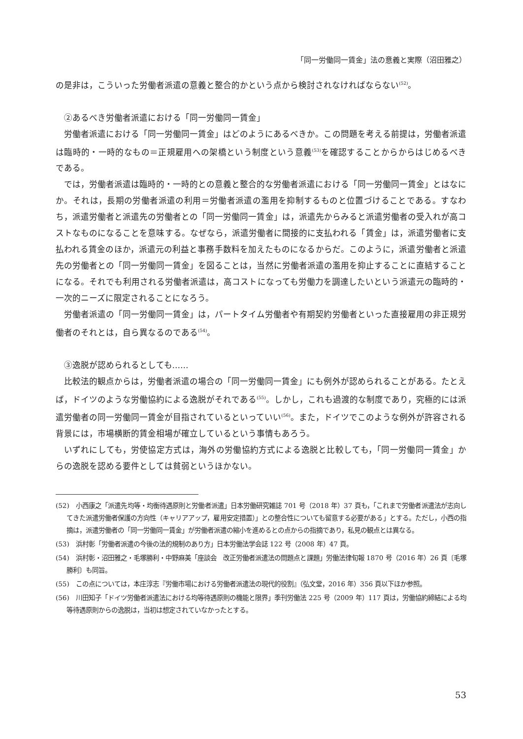「同一労働同一賃金」法の意義と実際（沼田雅之）
の是非は，こういった労働者派遣の意義と整合的かという点から検討されなければならない<sup>(52)</sup>。
②あるべき労働者派遣における「同一労働同一賃金」
労働者派遣における「同一労働同一賃金」はどのようにあるべきか。この問題を考える前提は，労働者派遣は臨時的・一時的なもの＝正規雇用への架橋という制度という意義<sup>(53)</sup>を確認することからからはじめるべきである。
では，労働者派遣は臨時的・一時的との意義と整合的な労働者派遣における「同一労働同一賃金」とはなにか。それは，長期の労働者派遣の利用＝労働者派遣の濫用を抑制するものと位置づけることである。すなわち，派遣労働者と派遣先の労働者との「同一労働同一賃金」は，派遣先からみると派遣労働者の受入れが高コストなものになることを意味する。なぜなら，派遣労働者に間接的に支払われる「賃金」は，派遣労働者に支払われる賃金のほか，派遣元の利益と事務手数料を加えたものになるからだ。このように，派遣労働者と派遣先の労働者との「同一労働同一賃金」を図ることは，当然に労働者派遣の濫用を抑止することに直結することになる。それでも利用される労働者派遣は，高コストになっても労働力を調達したいという派遣元の臨時的・一次的ニーズに限定されることになろう。
労働者派遣の「同一労働同一賃金」は，パートタイム労働者や有期契約労働者といった直接雇用の非正規労働者のそれとは，自ら異なるのである<sup>(54)</sup>。
③逸脱が認められるとしても……
比較法的観点からは，労働者派遣の場合の「同一労働同一賃金」にも例外が認められることがある。たとえば，ドイツのような労働協約による逸脱がそれである<sup>(55)</sup>。しかし，これも過渡的な制度であり，究極的には派遣労働者の同一労働同一賃金が目指されているといっていい<sup>(56)</sup>。また，ドイツでこのような例外が許容される背景には，市場横断的賃金相場が確立しているという事情もあろう。
いずれにしても，労使協定方式は，海外の労働協約方式による逸脱と比較しても，「同一労働同一賃金」からの逸脱を認める要件としては貧弱というほかない。
(52)　小西康之「派遣先均等・均衡待遇原則と労働者派遣」日本労働研究雑誌 701 号（2018 年）37 頁も，「これまで労働者派遣法が志向してきた派遣労働者保護の方向性（キャリアアップ，雇用安定措置）」との整合性についても留意する必要がある」とする。ただし，小西の指摘は，派遣労働者の「同一労働同一賃金」が労働者派遣の縮小を進めるとの点からの指摘であり，私見の観点とは異なる。
(53)　浜村彰「労働者派遣の今後の法的規制のあり方」日本労働法学会誌 122 号（2008 年）47 頁。
(54)　浜村彰・沼田雅之・毛塚勝利・中野麻美「座談会　改正労働者派遣法の問題点と課題」労働法律旬報 1870 号（2016 年）26 頁〔毛塚勝利〕も同旨。
(55)　この点については，本庄淳志『労働市場における労働者派遣法の現代的役割』（弘文堂，2016 年）356 頁以下ほか参照。
(56)　川田知子「ドイツ労働者派遣法における均等待遇原則の機能と限界」季刊労働法 225 号（2009 年）117 頁は，労働協約締結による均等待遇原則からの逸脱は，当初は想定されていなかったとする。
53